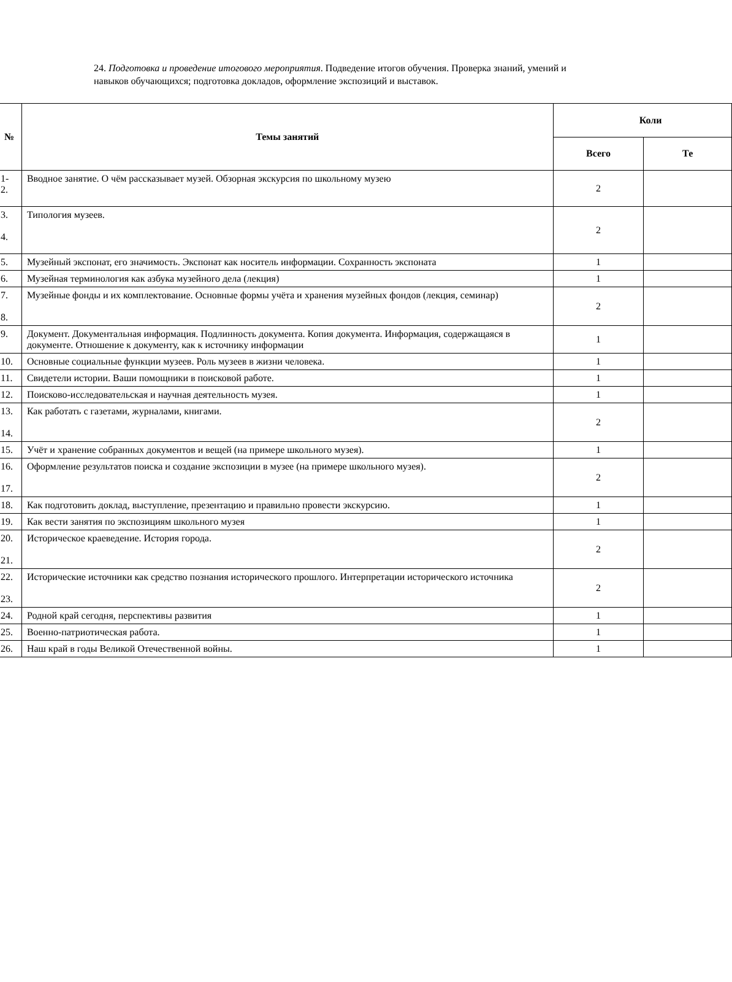24. Подготовка и проведение итогового мероприятия. Подведение итогов обучения. Проверка знаний, умений и навыков обучающихся; подготовка докладов, оформление экспозиций и выставок.
| № | Темы занятий | Коли | |
| --- | --- | --- | --- |
| | | Всего | Те |
| 1- 2. | Вводное занятие. О чём рассказывает музей. Обзорная экскурсия по школьному музею | 2 | |
| 3. 4. | Типология музеев. | 2 | |
| 5. | Музейный экспонат, его значимость. Экспонат как носитель информации. Сохранность экспоната | 1 | |
| 6. | Музейная терминология как азбука музейного дела (лекция) | 1 | |
| 7. 8. | Музейные фонды и их комплектование. Основные формы учёта и хранения музейных фондов (лекция, семинар) | 2 | |
| 9. | Документ. Документальная информация. Подлинность документа. Копия документа. Информация, содержащаяся в документе. Отношение к документу, как к источнику информации | 1 | |
| 10. | Основные социальные функции музеев. Роль музеев в жизни человека. | 1 | |
| 11. | Свидетели истории. Ваши помощники в поисковой работе. | 1 | |
| 12. | Поисково-исследовательская и научная деятельность музея. | 1 | |
| 13. 14. | Как работать с газетами, журналами, книгами. | 2 | |
| 15. | Учёт и хранение собранных документов и вещей (на примере школьного музея). | 1 | |
| 16. 17. | Оформление результатов поиска и создание экспозиции в музее (на примере школьного музея). | 2 | |
| 18. | Как подготовить доклад, выступление, презентацию и правильно провести экскурсию. | 1 | |
| 19. | Как вести занятия по экспозициям школьного музея | 1 | |
| 20. 21. | Историческое краеведение. История города. | 2 | |
| 22. 23. | Исторические источники как средство познания исторического прошлого. Интерпретации исторического источника | 2 | |
| 24. | Родной край сегодня, перспективы развития | 1 | |
| 25. | Военно-патриотическая работа. | 1 | |
| 26. | Наш край в годы Великой Отечественной войны. | 1 | |